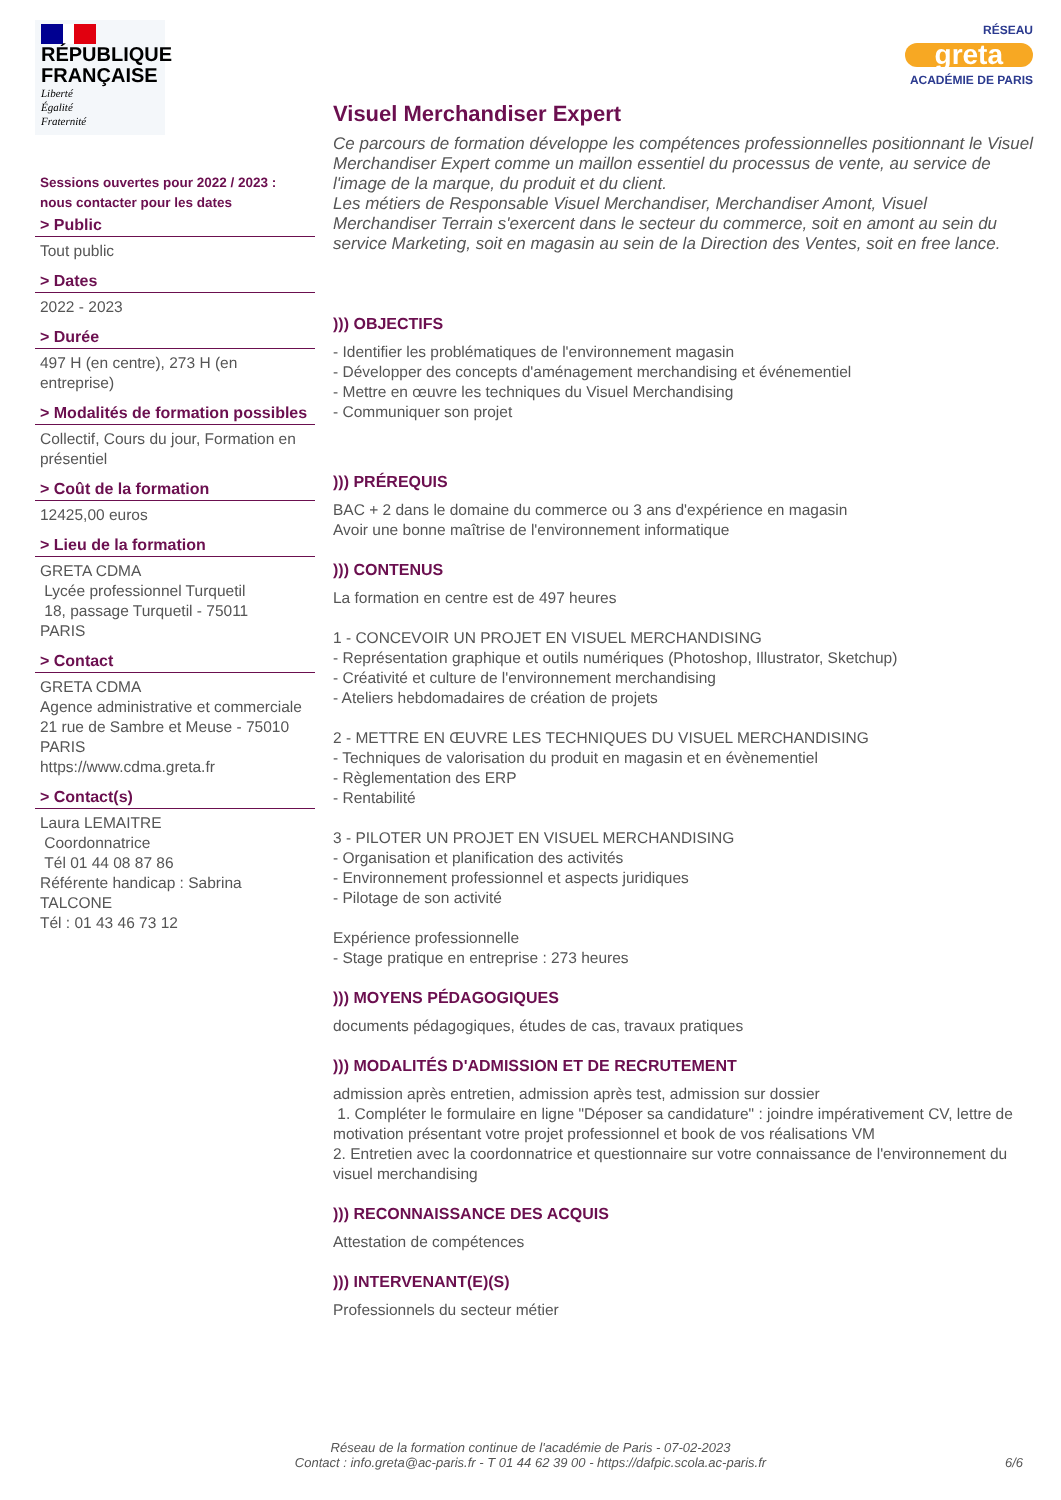RÉPUBLIQUE
FRANÇAISE
Liberté
Égalité
Fraternité
Sessions ouvertes pour 2022 / 2023 :
nous contacter pour les dates
> Public
Tout public
> Dates
2022 - 2023
> Durée
497 H (en centre), 273 H (en entreprise)
> Modalités de formation possibles
Collectif, Cours du jour, Formation en présentiel
> Coût de la formation
12425,00 euros
> Lieu de la formation
GRETA CDMA
Lycée professionnel Turquetil
18, passage Turquetil - 75011
PARIS
> Contact
GRETA CDMA
Agence administrative et commerciale
21 rue de Sambre et Meuse - 75010
PARIS
https://www.cdma.greta.fr
> Contact(s)
Laura LEMAITRE
Coordonnatrice
Tél 01 44 08 87 86
Référente handicap : Sabrina TALCONE
Tél : 01 43 46 73 12
RÉSEAU
greta
ACADÉMIE DE PARIS
Visuel Merchandiser Expert
Ce parcours de formation développe les compétences professionnelles positionnant le Visuel Merchandiser Expert comme un maillon essentiel du processus de vente, au service de l'image de la marque, du produit et du client.
Les métiers de Responsable Visuel Merchandiser, Merchandiser Amont, Visuel Merchandiser Terrain s'exercent dans le secteur du commerce, soit en amont au sein du service Marketing, soit en magasin au sein de la Direction des Ventes, soit en free lance.
))) OBJECTIFS
- Identifier les problématiques de l'environnement magasin
- Développer des concepts d'aménagement merchandising et événementiel
- Mettre en œuvre les techniques du Visuel Merchandising
- Communiquer son projet
))) PRÉREQUIS
BAC + 2 dans le domaine du commerce ou 3 ans d'expérience en magasin
Avoir une bonne maîtrise de l'environnement informatique
))) CONTENUS
La formation en centre est de 497 heures
1 - CONCEVOIR UN PROJET EN VISUEL MERCHANDISING
- Représentation graphique et outils numériques (Photoshop, Illustrator, Sketchup)
- Créativité et culture de l'environnement merchandising
- Ateliers hebdomadaires de création de projets
2 - METTRE EN ŒUVRE LES TECHNIQUES DU VISUEL MERCHANDISING
- Techniques de valorisation du produit en magasin et en évènementiel
- Règlementation des ERP
- Rentabilité
3 - PILOTER UN PROJET EN VISUEL MERCHANDISING
- Organisation et planification des activités
- Environnement professionnel et aspects juridiques
- Pilotage de son activité
Expérience professionnelle
- Stage pratique en entreprise : 273 heures
))) MOYENS PÉDAGOGIQUES
documents pédagogiques, études de cas, travaux pratiques
))) MODALITÉS D'ADMISSION ET DE RECRUTEMENT
admission après entretien, admission après test, admission sur dossier
1. Compléter le formulaire en ligne "Déposer sa candidature" : joindre impérativement CV, lettre de motivation présentant votre projet professionnel et book de vos réalisations VM
2. Entretien avec la coordonnatrice et questionnaire sur votre connaissance de l'environnement du visuel merchandising
))) RECONNAISSANCE DES ACQUIS
Attestation de compétences
))) INTERVENANT(E)(S)
Professionnels du secteur métier
Réseau de la formation continue de l'académie de Paris - 07-02-2023
Contact : info.greta@ac-paris.fr - T 01 44 62 39 00 - https://dafpic.scola.ac-paris.fr
6/6